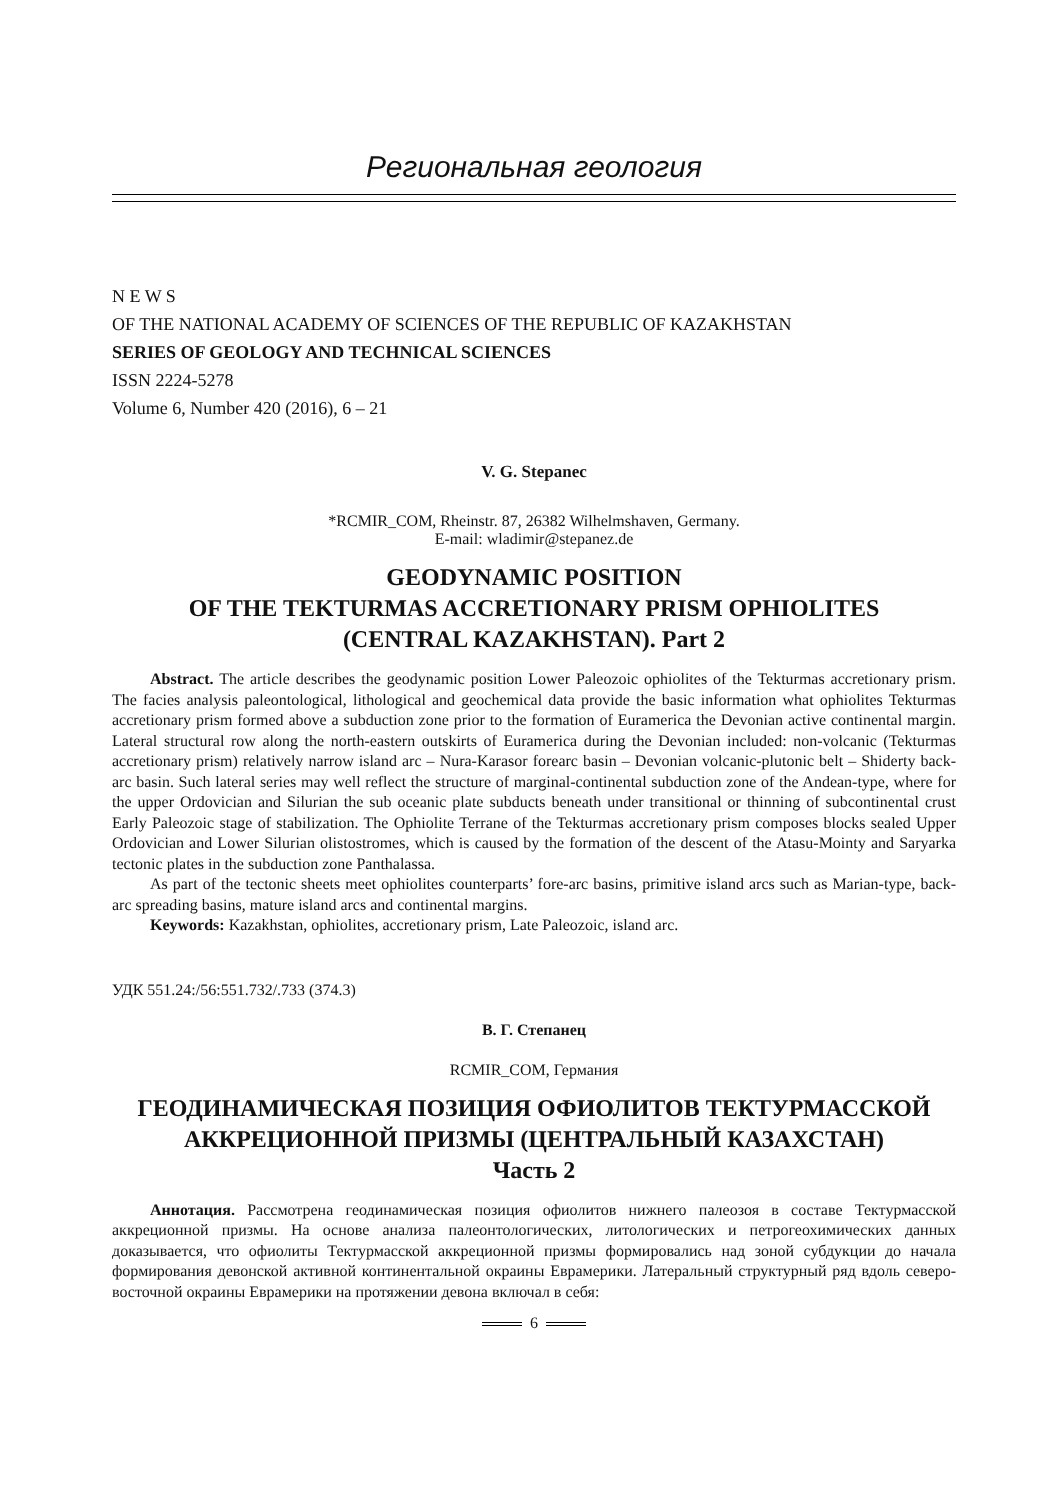Региональная геология
N E W S
OF THE NATIONAL ACADEMY OF SCIENCES OF THE REPUBLIC OF KAZAKHSTAN
SERIES OF GEOLOGY AND TECHNICAL SCIENCES
ISSN 2224-5278
Volume 6, Number 420 (2016), 6 – 21
V. G. Stepanec
*RCMIR_COM, Rheinstr. 87, 26382 Wilhelmshaven, Germany.
E-mail: wladimir@stepanez.de
GEODYNAMIC POSITION
OF THE TEKTURMAS ACCRETIONARY PRISM OPHIOLITES
(CENTRAL KAZAKHSTAN). Part 2
Abstract. The article describes the geodynamic position Lower Paleozoic ophiolites of the Tekturmas accretionary prism. The facies analysis paleontological, lithological and geochemical data provide the basic information what ophiolites Tekturmas accretionary prism formed above a subduction zone prior to the formation of Euramerica the Devonian active continental margin. Lateral structural row along the north-eastern outskirts of Euramerica during the Devonian included: non-volcanic (Tekturmas accretionary prism) relatively narrow island arc – Nura-Karasor forearc basin – Devonian volcanic-plutonic belt – Shiderty back-arc basin. Such lateral series may well reflect the structure of marginal-continental subduction zone of the Andean-type, where for the upper Ordovician and Silurian the sub oceanic plate subducts beneath under transitional or thinning of subcontinental crust Early Paleozoic stage of stabilization. The Ophiolite Terrane of the Tekturmas accretionary prism composes blocks sealed Upper Ordovician and Lower Silurian olistostromes, which is caused by the formation of the descent of the Atasu-Mointy and Saryarka tectonic plates in the subduction zone Panthalassa.
As part of the tectonic sheets meet ophiolites counterparts’ fore-arc basins, primitive island arcs such as Marian-type, back-arc spreading basins, mature island arcs and continental margins.
Keywords: Kazakhstan, ophiolites, accretionary prism, Late Paleozoic, island arc.
УДК 551.24:/56:551.732/.733 (374.3)
В. Г. Степанец
RCMIR_COM, Германия
ГЕОДИНАМИЧЕСКАЯ ПОЗИЦИЯ ОФИОЛИТОВ ТЕКТУРМАССКОЙ
АККРЕЦИОННОЙ ПРИЗМЫ (ЦЕНТРАЛЬНЫЙ КАЗАХСТАН)
Часть 2
Аннотация. Рассмотрена геодинамическая позиция офиолитов нижнего палеозоя в составе Тектурмасской аккреционной призмы. На основе анализа палеонтологических, литологических и петрогеохимических данных доказывается, что офиолиты Тектурмасской аккреционной призмы формировались над зоной субдукции до начала формирования девонской активной континентальной окраины Еврамерики. Латеральный структурный ряд вдоль северо-восточной окраины Еврамерики на протяжении девона включал в себя:
6